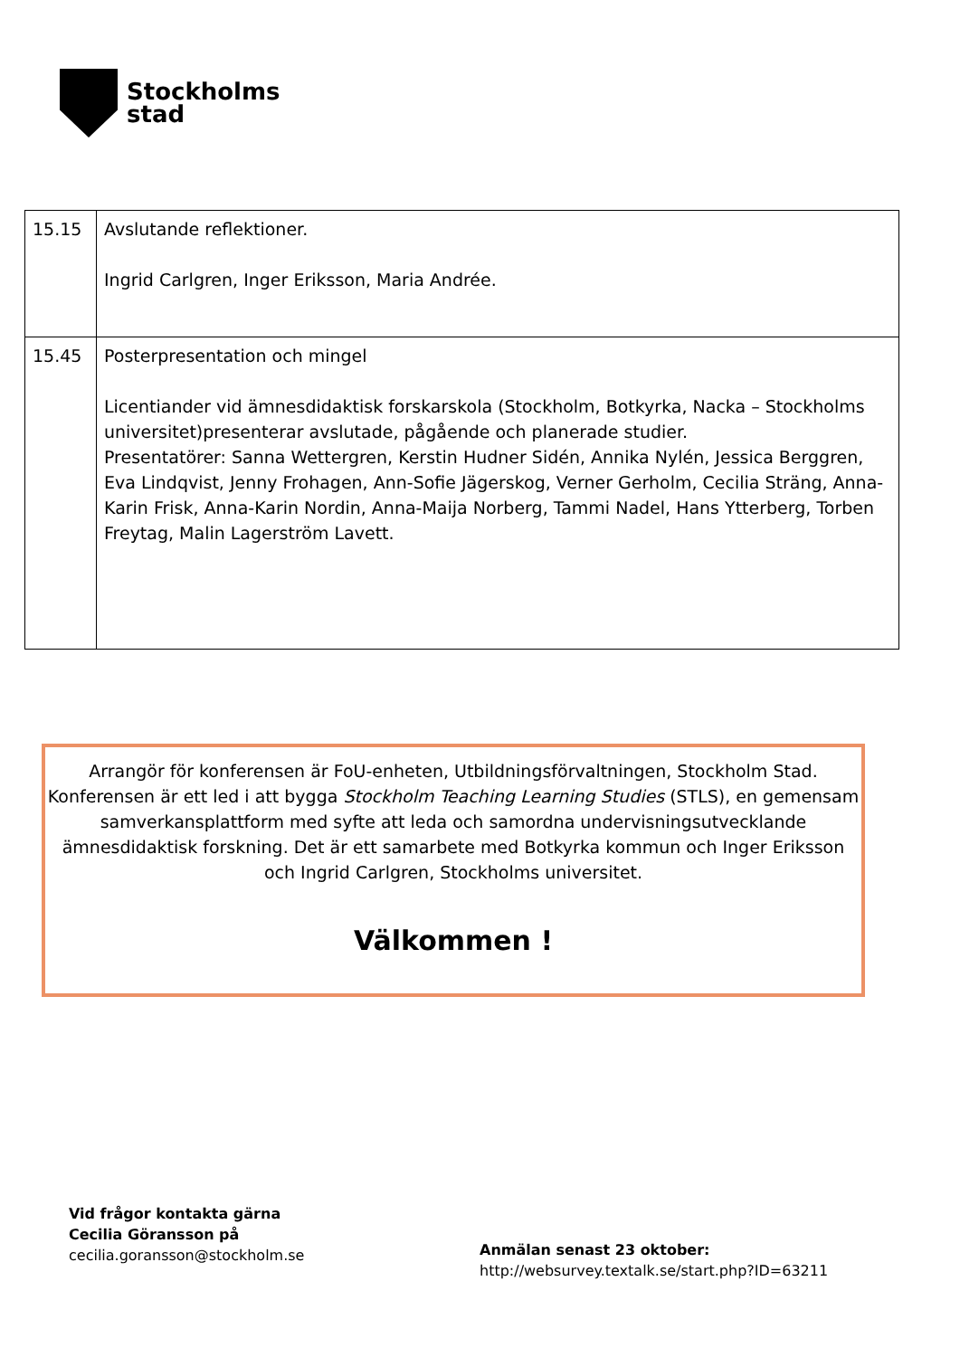Stockholms
stad
| 15.15 | Avslutande reflektioner. Ingrid Carlgren, Inger Eriksson, Maria Andrée. |
| 15.45 | Posterpresentation och mingel Licentiander vid ämnesdidaktisk forskarskola (Stockholm, Botkyrka, Nacka – Stockholms universitet)presenterar avslutade, pågående och planerade studier. Presentatörer: Sanna Wettergren, Kerstin Hudner Sidén, Annika Nylén, Jessica Berggren, Eva Lindqvist, Jenny Frohagen, Ann-Sofie Jägerskog, Verner Gerholm, Cecilia Sträng, Anna-Karin Frisk, Anna-Karin Nordin, Anna-Maija Norberg, Tammi Nadel, Hans Ytterberg, Torben Freytag, Malin Lagerström Lavett. |
Arrangör för konferensen är FoU-enheten, Utbildningsförvaltningen, Stockholm Stad. Konferensen är ett led i att bygga Stockholm Teaching Learning Studies (STLS), en gemensam samverkansplattform med syfte att leda och samordna undervisningsutvecklande ämnesdidaktisk forskning. Det är ett samarbete med Botkyrka kommun och Inger Eriksson och Ingrid Carlgren, Stockholms universitet.
Välkommen !
Vid frågor kontakta gärna
Cecilia Göransson på
cecilia.goransson@stockholm.se
Anmälan senast 23 oktober:
http://websurvey.textalk.se/start.php?ID=63211